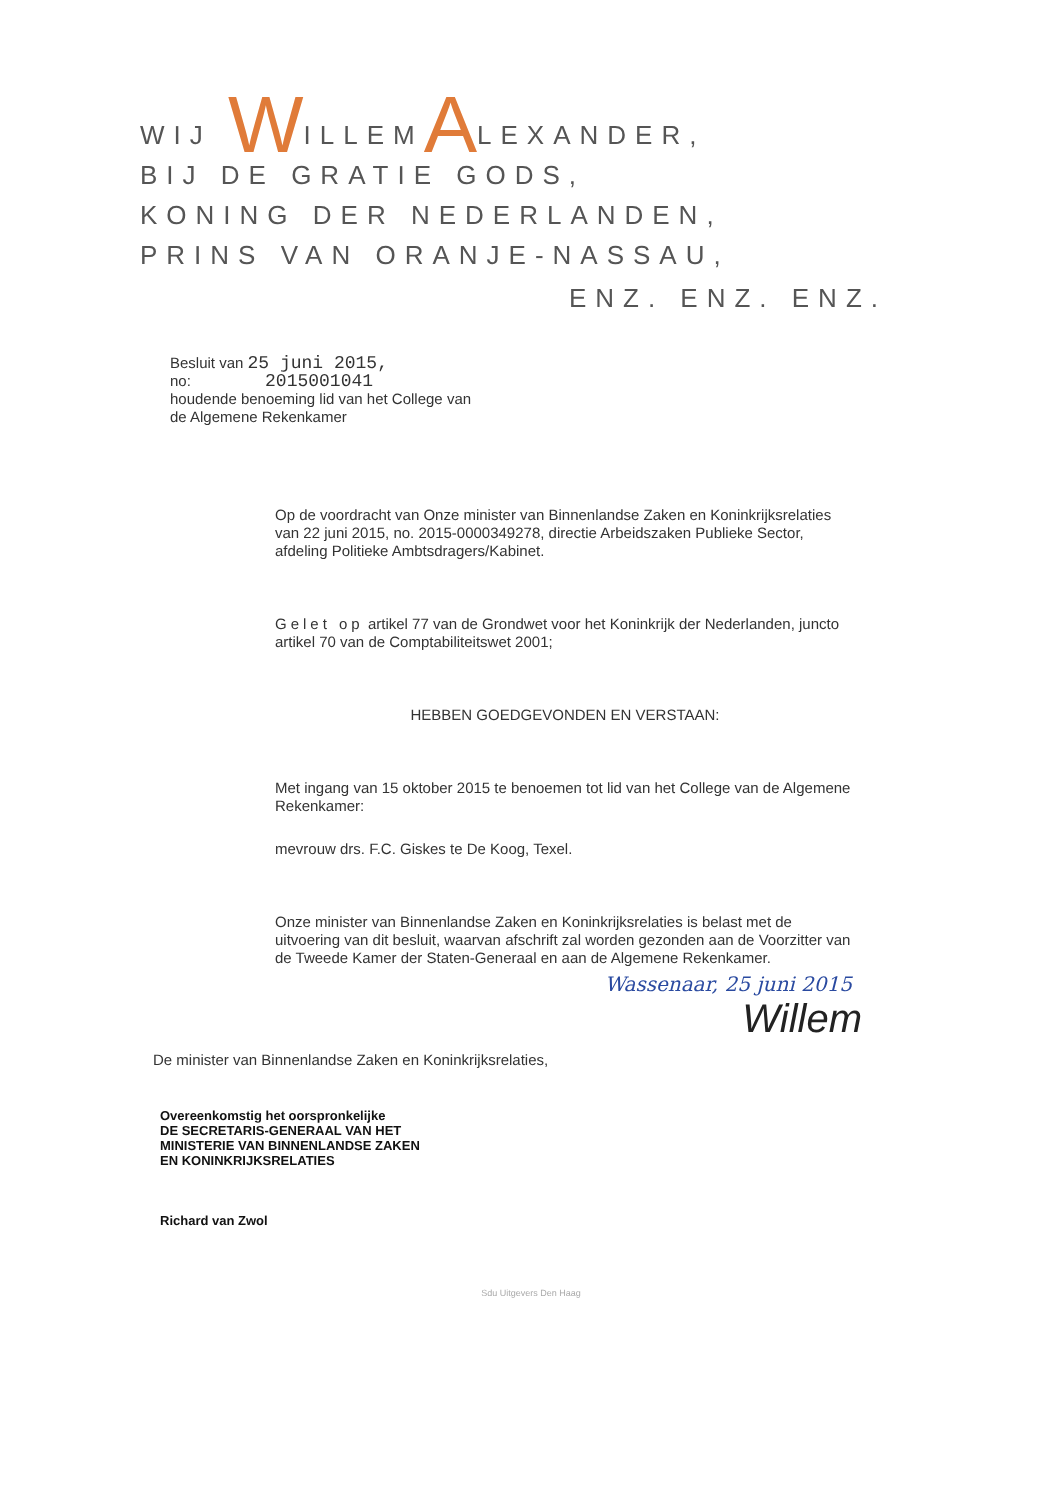WIJ WILLEMALEXANDER,
BIJ DE GRATIE GODS,
KONING DER NEDERLANDEN,
PRINS VAN ORANJE-NASSAU,
ENZ. ENZ. ENZ.
Besluit van 25 juni 2015,
no: 2015001041
houdende benoeming lid van het College van
de Algemene Rekenkamer
Op de voordracht van Onze minister van Binnenlandse Zaken en Koninkrijksrelaties van 22 juni 2015, no. 2015-0000349278, directie Arbeidszaken Publieke Sector, afdeling Politieke Ambtsdragers/Kabinet.
Gelet op artikel 77 van de Grondwet voor het Koninkrijk der Nederlanden, juncto artikel 70 van de Comptabiliteitswet 2001;
HEBBEN GOEDGEVONDEN EN VERSTAAN:
Met ingang van 15 oktober 2015 te benoemen tot lid van het College van de Algemene Rekenkamer:
mevrouw drs. F.C. Giskes te De Koog, Texel.
Onze minister van Binnenlandse Zaken en Koninkrijksrelaties is belast met de uitvoering van dit besluit, waarvan afschrift zal worden gezonden aan de Voorzitter van de Tweede Kamer der Staten-Generaal en aan de Algemene Rekenkamer.
Wassenaar, 25 juni 2015
Willem
De minister van Binnenlandse Zaken en Koninkrijksrelaties,
Overeenkomstig het oorspronkelijke
DE SECRETARIS-GENERAAL VAN HET
MINISTERIE VAN BINNENLANDSE ZAKEN
EN KONINKRIJKSRELATIES
Richard van Zwol
Sdu Uitgevers Den Haag